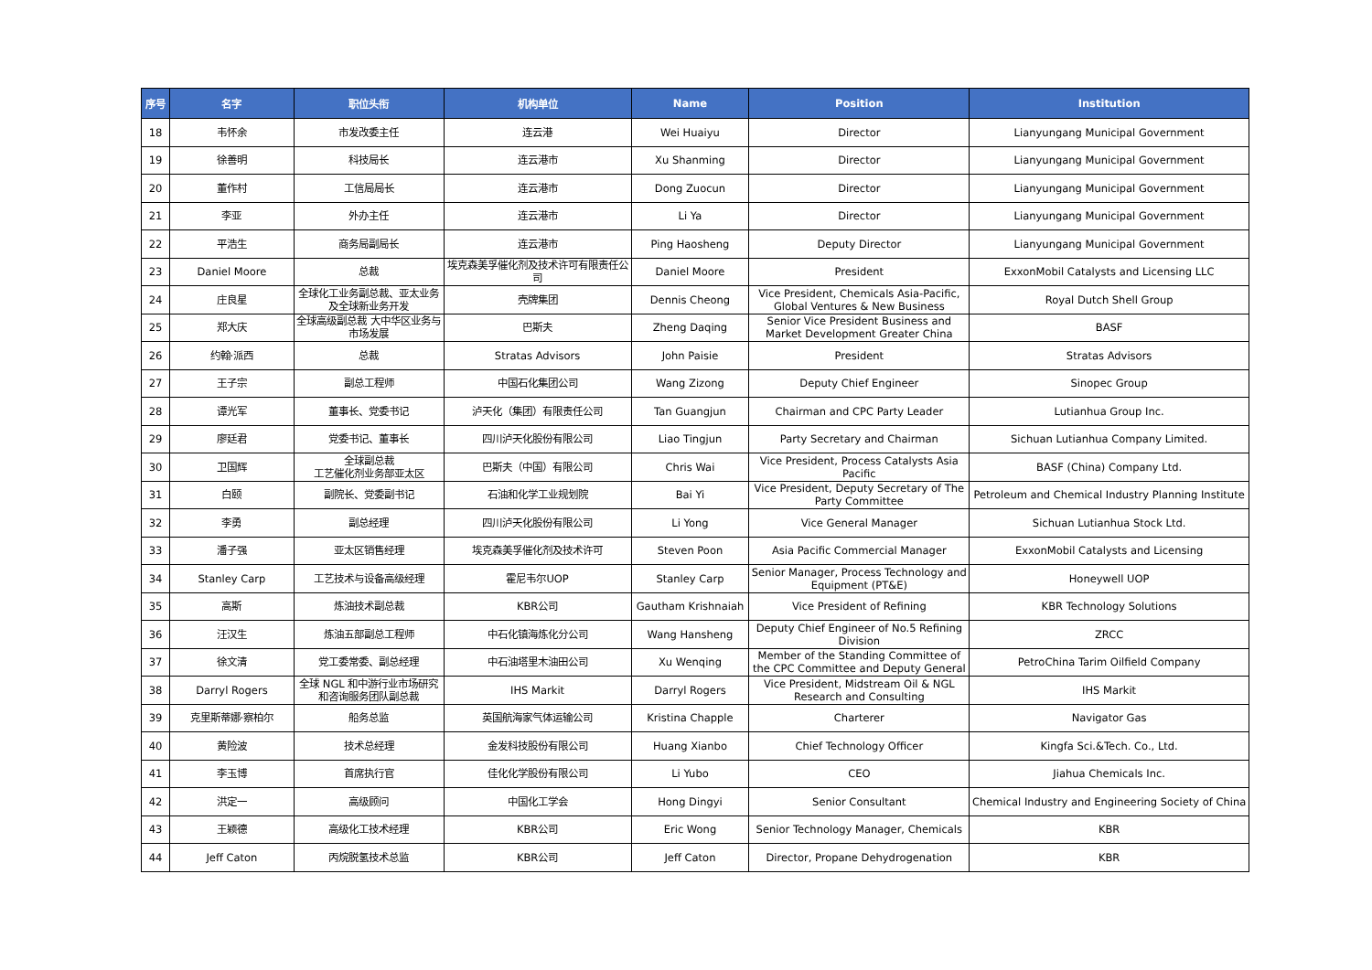| 序号 | 名字 | 职位头衔 | 机构单位 | Name | Position | Institution |
| --- | --- | --- | --- | --- | --- | --- |
| 18 | 韦怀余 | 市发改委主任 | 连云港 | Wei Huaiyu | Director | Lianyungang Municipal Government |
| 19 | 徐善明 | 科技局长 | 连云港市 | Xu Shanming | Director | Lianyungang Municipal Government |
| 20 | 董作村 | 工信局局长 | 连云港市 | Dong Zuocun | Director | Lianyungang Municipal Government |
| 21 | 李亚 | 外办主任 | 连云港市 | Li Ya | Director | Lianyungang Municipal Government |
| 22 | 平浩生 | 商务局副局长 | 连云港市 | Ping Haosheng | Deputy Director | Lianyungang Municipal Government |
| 23 | Daniel Moore | 总裁 | 埃克森美孚催化剂及技术许可有限责任公司 | Daniel Moore | President | ExxonMobil Catalysts and Licensing LLC |
| 24 | 庄良星 | 全球化工业务副总裁、亚太业务及全球新业务开发 | 壳牌集团 | Dennis Cheong | Vice President, Chemicals Asia-Pacific, Global Ventures & New Business | Royal Dutch Shell Group |
| 25 | 郑大庆 | 全球高级副总裁 大中华区业务与市场发展 | 巴斯夫 | Zheng Daqing | Senior Vice President Business and Market Development Greater China | BASF |
| 26 | 约翰·派西 | 总裁 | Stratas Advisors | John Paisie | President | Stratas Advisors |
| 27 | 王子宗 | 副总工程师 | 中国石化集团公司 | Wang Zizong | Deputy Chief Engineer | Sinopec Group |
| 28 | 谭光军 | 董事长、党委书记 | 泸天化（集团）有限责任公司 | Tan Guangjun | Chairman and CPC Party Leader | Lutianhua Group Inc. |
| 29 | 廖廷君 | 党委书记、董事长 | 四川泸天化股份有限公司 | Liao Tingjun | Party Secretary and Chairman | Sichuan Lutianhua Company Limited. |
| 30 | 卫国辉 | 全球副总裁 工艺催化剂业务部亚太区 | 巴斯夫（中国）有限公司 | Chris Wai | Vice President, Process Catalysts Asia Pacific | BASF (China) Company Ltd. |
| 31 | 白颐 | 副院长、党委副书记 | 石油和化学工业规划院 | Bai Yi | Vice President, Deputy Secretary of The Party Committee | Petroleum and Chemical Industry Planning Institute |
| 32 | 李勇 | 副总经理 | 四川泸天化股份有限公司 | Li Yong | Vice General Manager | Sichuan Lutianhua Stock Ltd. |
| 33 | 潘子强 | 亚太区销售经理 | 埃克森美孚催化剂及技术许可 | Steven Poon | Asia Pacific Commercial Manager | ExxonMobil Catalysts and Licensing |
| 34 | Stanley Carp | 工艺技术与设备高级经理 | 霍尼韦尔UOP | Stanley Carp | Senior Manager, Process Technology and Equipment (PT&E) | Honeywell UOP |
| 35 | 高斯 | 炼油技术副总裁 | KBR公司 | Gautham Krishnaiah | Vice President of Refining | KBR Technology Solutions |
| 36 | 汪汉生 | 炼油五部副总工程师 | 中石化镇海炼化分公司 | Wang Hansheng | Deputy Chief Engineer of No.5 Refining Division | ZRCC |
| 37 | 徐文清 | 党工委常委、副总经理 | 中石油塔里木油田公司 | Xu Wenqing | Member of the Standing Committee of the CPC Committee and Deputy General | PetroChina Tarim Oilfield Company |
| 38 | Darryl Rogers | 全球 NGL 和中游行业市场研究和咨询服务团队副总裁 | IHS Markit | Darryl Rogers | Vice President, Midstream Oil & NGL Research and Consulting | IHS Markit |
| 39 | 克里斯蒂娜·察柏尔 | 船务总监 | 英国航海家气体运输公司 | Kristina Chapple | Charterer | Navigator Gas |
| 40 | 黄险波 | 技术总经理 | 金发科技股份有限公司 | Huang Xianbo | Chief Technology Officer | Kingfa Sci.&Tech. Co., Ltd. |
| 41 | 李玉博 | 首席执行官 | 佳化化学股份有限公司 | Li Yubo | CEO | Jiahua Chemicals Inc. |
| 42 | 洪定一 | 高级顾问 | 中国化工学会 | Hong Dingyi | Senior Consultant | Chemical Industry and Engineering Society of China |
| 43 | 王颖德 | 高级化工技术经理 | KBR公司 | Eric Wong | Senior Technology Manager, Chemicals | KBR |
| 44 | Jeff Caton | 丙烷脱氢技术总监 | KBR公司 | Jeff Caton | Director, Propane Dehydrogenation | KBR |